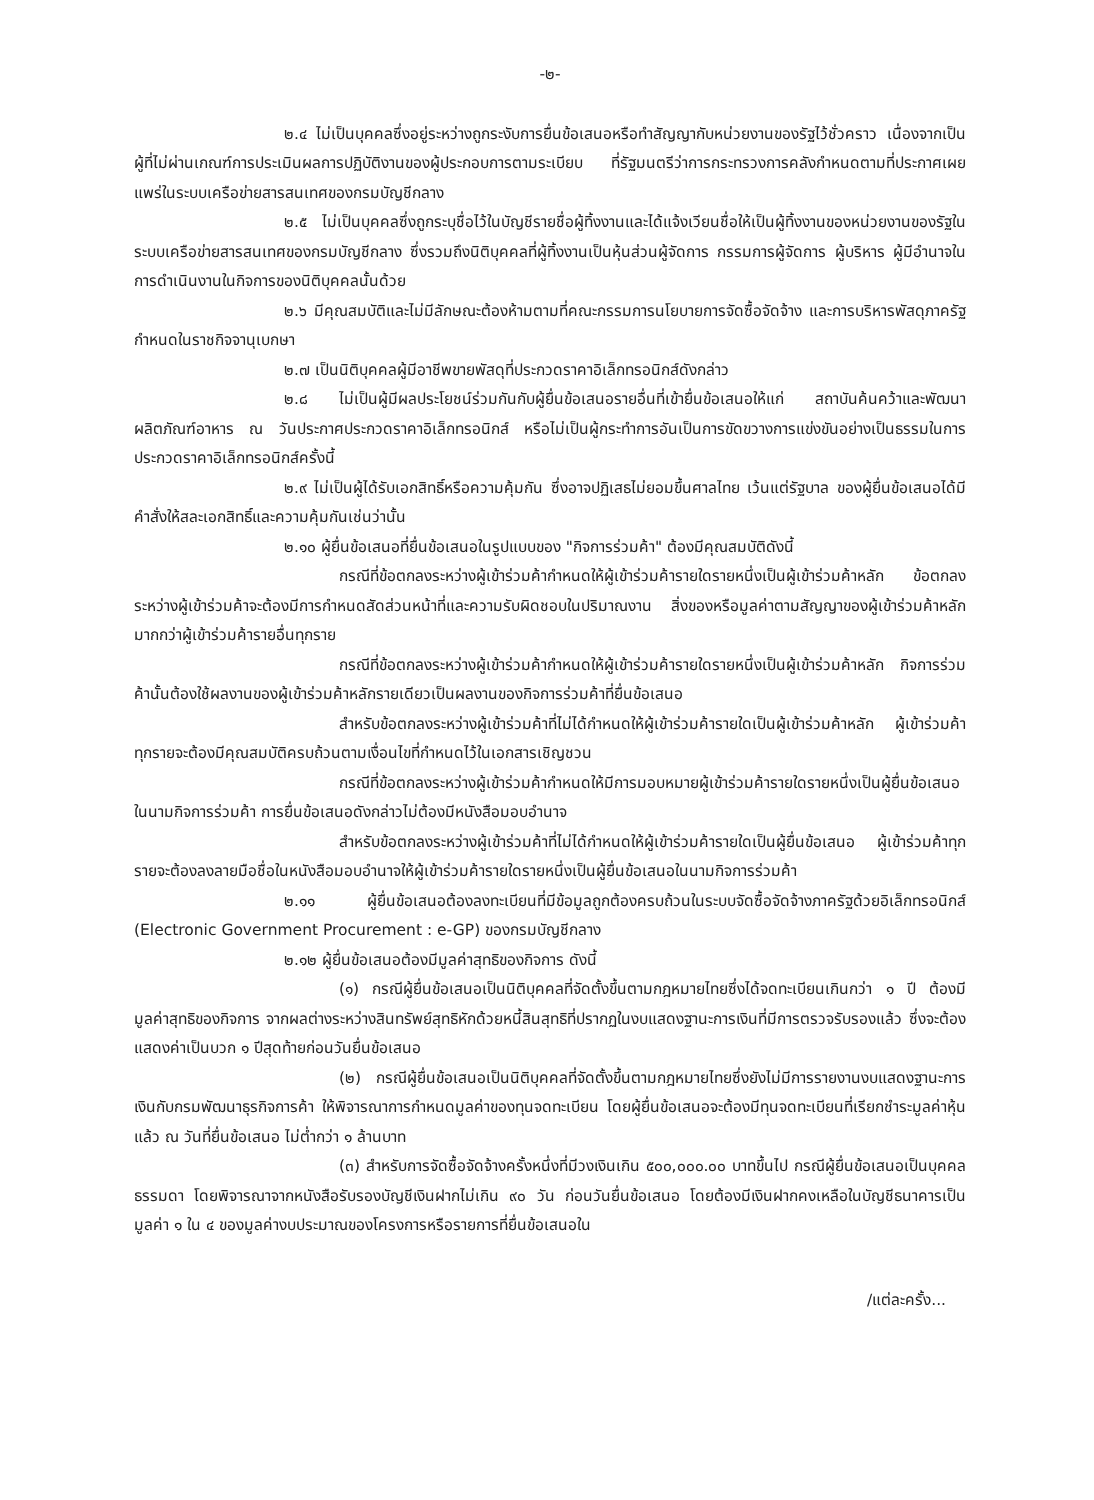-๒-
๒.๔ ไม่เป็นบุคคลซึ่งอยู่ระหว่างถูกระงับการยื่นข้อเสนอหรือทำสัญญากับหน่วยงานของรัฐไว้ชั่วคราว เนื่องจากเป็นผู้ที่ไม่ผ่านเกณฑ์การประเมินผลการปฏิบัติงานของผู้ประกอบการตามระเบียบ ที่รัฐมนตรีว่าการกระทรวงการคลังกำหนดตามที่ประกาศเผยแพร่ในระบบเครือข่ายสารสนเทศของกรมบัญชีกลาง
๒.๕ ไม่เป็นบุคคลซึ่งถูกระบุชื่อไว้ในบัญชีรายชื่อผู้ทิ้งงานและได้แจ้งเวียนชื่อให้เป็นผู้ทิ้งงานของหน่วยงานของรัฐในระบบเครือข่ายสารสนเทศของกรมบัญชีกลาง ซึ่งรวมถึงนิติบุคคลที่ผู้ทิ้งงานเป็นหุ้นส่วนผู้จัดการ กรรมการผู้จัดการ ผู้บริหาร ผู้มีอำนาจในการดำเนินงานในกิจการของนิติบุคคลนั้นด้วย
๒.๖ มีคุณสมบัติและไม่มีลักษณะต้องห้ามตามที่คณะกรรมการนโยบายการจัดซื้อจัดจ้าง และการบริหารพัสดุภาครัฐกำหนดในราชกิจจานุเบกษา
๒.๗ เป็นนิติบุคคลผู้มีอาชีพขายพัสดุที่ประกวดราคาอิเล็กทรอนิกส์ดังกล่าว
๒.๘ ไม่เป็นผู้มีผลประโยชน์ร่วมกันกับผู้ยื่นข้อเสนอรายอื่นที่เข้ายื่นข้อเสนอให้แก่ สถาบันค้นคว้าและพัฒนาผลิตภัณฑ์อาหาร ณ วันประกาศประกวดราคาอิเล็กทรอนิกส์ หรือไม่เป็นผู้กระทำการอันเป็นการขัดขวางการแข่งขันอย่างเป็นธรรมในการประกวดราคาอิเล็กทรอนิกส์ครั้งนี้
๒.๙ ไม่เป็นผู้ได้รับเอกสิทธิ์หรือความคุ้มกัน ซึ่งอาจปฏิเสธไม่ยอมขึ้นศาลไทย เว้นแต่รัฐบาล ของผู้ยื่นข้อเสนอได้มีคำสั่งให้สละเอกสิทธิ์และความคุ้มกันเช่นว่านั้น
๒.๑๐ ผู้ยื่นข้อเสนอที่ยื่นข้อเสนอในรูปแบบของ "กิจการร่วมค้า" ต้องมีคุณสมบัติดังนี้
กรณีที่ข้อตกลงระหว่างผู้เข้าร่วมค้ากำหนดให้ผู้เข้าร่วมค้ารายใดรายหนึ่งเป็นผู้เข้าร่วมค้าหลัก ข้อตกลงระหว่างผู้เข้าร่วมค้าจะต้องมีการกำหนดสัดส่วนหน้าที่และความรับผิดชอบในปริมาณงาน สิ่งของหรือมูลค่าตามสัญญาของผู้เข้าร่วมค้าหลักมากกว่าผู้เข้าร่วมค้ารายอื่นทุกราย
กรณีที่ข้อตกลงระหว่างผู้เข้าร่วมค้ากำหนดให้ผู้เข้าร่วมค้ารายใดรายหนึ่งเป็นผู้เข้าร่วมค้าหลัก กิจการร่วมค้านั้นต้องใช้ผลงานของผู้เข้าร่วมค้าหลักรายเดียวเป็นผลงานของกิจการร่วมค้าที่ยื่นข้อเสนอ
สำหรับข้อตกลงระหว่างผู้เข้าร่วมค้าที่ไม่ได้กำหนดให้ผู้เข้าร่วมค้ารายใดเป็นผู้เข้าร่วมค้าหลัก ผู้เข้าร่วมค้าทุกรายจะต้องมีคุณสมบัติครบถ้วนตามเงื่อนไขที่กำหนดไว้ในเอกสารเชิญชวน
กรณีที่ข้อตกลงระหว่างผู้เข้าร่วมค้ากำหนดให้มีการมอบหมายผู้เข้าร่วมค้ารายใดรายหนึ่งเป็นผู้ยื่นข้อเสนอ ในนามกิจการร่วมค้า การยื่นข้อเสนอดังกล่าวไม่ต้องมีหนังสือมอบอำนาจ
สำหรับข้อตกลงระหว่างผู้เข้าร่วมค้าที่ไม่ได้กำหนดให้ผู้เข้าร่วมค้ารายใดเป็นผู้ยื่นข้อเสนอ ผู้เข้าร่วมค้าทุกรายจะต้องลงลายมือชื่อในหนังสือมอบอำนาจให้ผู้เข้าร่วมค้ารายใดรายหนึ่งเป็นผู้ยื่นข้อเสนอในนามกิจการร่วมค้า
๒.๑๑ ผู้ยื่นข้อเสนอต้องลงทะเบียนที่มีข้อมูลถูกต้องครบถ้วนในระบบจัดซื้อจัดจ้างภาครัฐด้วยอิเล็กทรอนิกส์ (Electronic Government Procurement : e-GP) ของกรมบัญชีกลาง
๒.๑๒ ผู้ยื่นข้อเสนอต้องมีมูลค่าสุทธิของกิจการ ดังนี้
(๑) กรณีผู้ยื่นข้อเสนอเป็นนิติบุคคลที่จัดตั้งขึ้นตามกฎหมายไทยซึ่งได้จดทะเบียนเกินกว่า ๑ ปี ต้องมีมูลค่าสุทธิของกิจการ จากผลต่างระหว่างสินทรัพย์สุทธิหักด้วยหนี้สินสุทธิที่ปรากฏในงบแสดงฐานะการเงินที่มีการตรวจรับรองแล้ว ซึ่งจะต้องแสดงค่าเป็นบวก ๑ ปีสุดท้ายก่อนวันยื่นข้อเสนอ
(๒) กรณีผู้ยื่นข้อเสนอเป็นนิติบุคคลที่จัดตั้งขึ้นตามกฎหมายไทยซึ่งยังไม่มีการรายงานงบแสดงฐานะการเงินกับกรมพัฒนาธุรกิจการค้า ให้พิจารณาการกำหนดมูลค่าของทุนจดทะเบียน โดยผู้ยื่นข้อเสนอจะต้องมีทุนจดทะเบียนที่เรียกชำระมูลค่าหุ้นแล้ว ณ วันที่ยื่นข้อเสนอ ไม่ต่ำกว่า ๑ ล้านบาท
(๓) สำหรับการจัดซื้อจัดจ้างครั้งหนึ่งที่มีวงเงินเกิน ๕๐๐,๐๐๐.๐๐ บาทขึ้นไป กรณีผู้ยื่นข้อเสนอเป็นบุคคลธรรมดา โดยพิจารณาจากหนังสือรับรองบัญชีเงินฝากไม่เกิน ๙๐ วัน ก่อนวันยื่นข้อเสนอ โดยต้องมีเงินฝากคงเหลือในบัญชีธนาคารเป็นมูลค่า ๑ ใน ๔ ของมูลค่างบประมาณของโครงการหรือรายการที่ยื่นข้อเสนอใน
/แต่ละครั้ง...